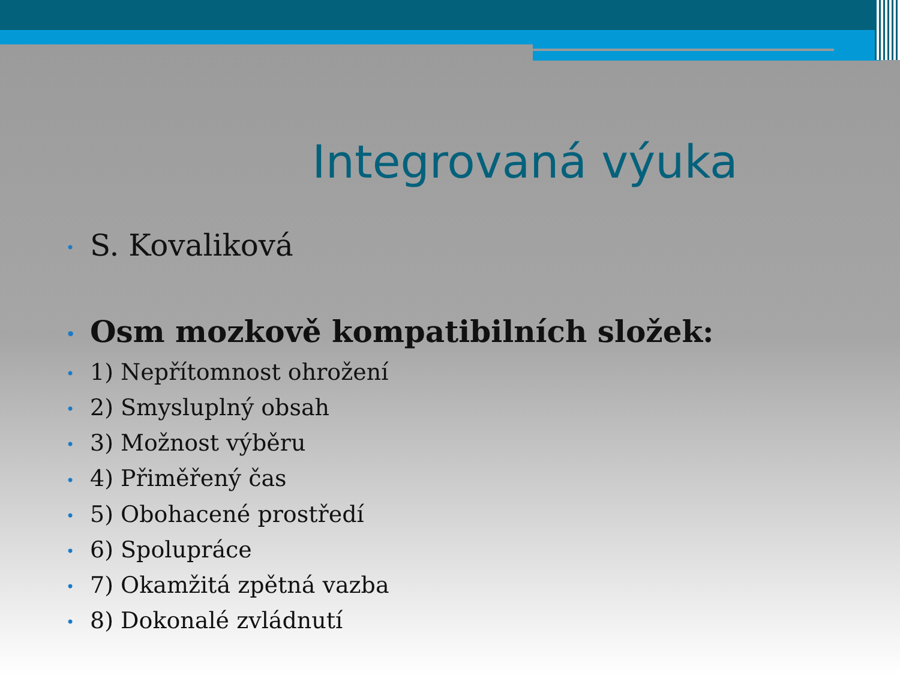Integrovaná výuka
• S. Kovaliková
• Osm mozkově kompatibilních složek:
• 1) Nepřítomnost ohrožení
• 2) Smysluplný obsah
• 3) Možnost výběru
• 4) Přiměřený čas
• 5) Obohacené prostředí
• 6) Spolupráce
• 7) Okamžitá zpětná vazba
• 8) Dokonalé zvládnutí